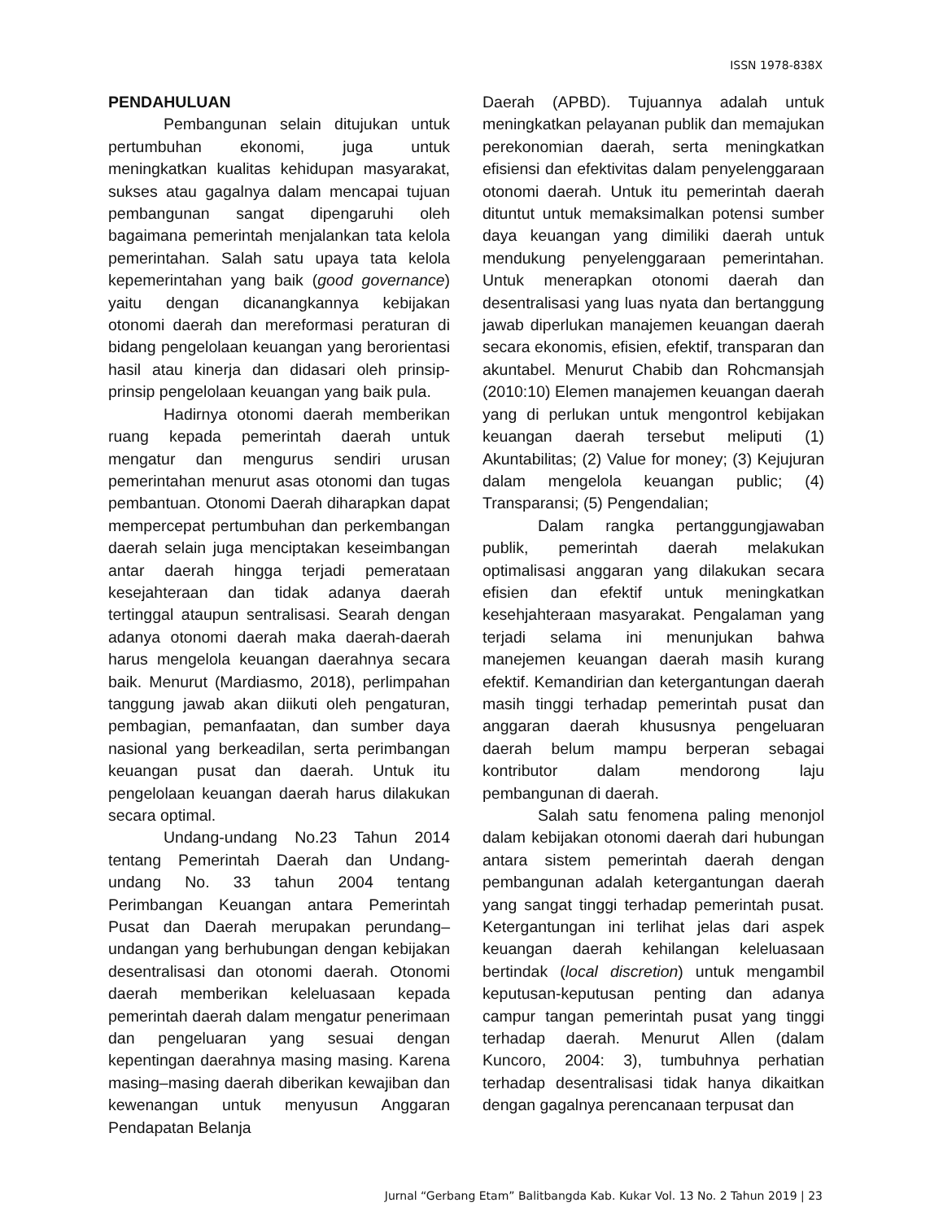ISSN 1978-838X
PENDAHULUAN
Pembangunan selain ditujukan untuk pertumbuhan ekonomi, juga untuk meningkatkan kualitas kehidupan masyarakat, sukses atau gagalnya dalam mencapai tujuan pembangunan sangat dipengaruhi oleh bagaimana pemerintah menjalankan tata kelola pemerintahan. Salah satu upaya tata kelola kepemerintahan yang baik (good governance) yaitu dengan dicanangkannya kebijakan otonomi daerah dan mereformasi peraturan di bidang pengelolaan keuangan yang berorientasi hasil atau kinerja dan didasari oleh prinsip-prinsip pengelolaan keuangan yang baik pula.
Hadirnya otonomi daerah memberikan ruang kepada pemerintah daerah untuk mengatur dan mengurus sendiri urusan pemerintahan menurut asas otonomi dan tugas pembantuan. Otonomi Daerah diharapkan dapat mempercepat pertumbuhan dan perkembangan daerah selain juga menciptakan keseimbangan antar daerah hingga terjadi pemerataan kesejahteraan dan tidak adanya daerah tertinggal ataupun sentralisasi. Searah dengan adanya otonomi daerah maka daerah-daerah harus mengelola keuangan daerahnya secara baik. Menurut (Mardiasmo, 2018), perlimpahan tanggung jawab akan diikuti oleh pengaturan, pembagian, pemanfaatan, dan sumber daya nasional yang berkeadilan, serta perimbangan keuangan pusat dan daerah. Untuk itu pengelolaan keuangan daerah harus dilakukan secara optimal.
Undang-undang No.23 Tahun 2014 tentang Pemerintah Daerah dan Undang-undang No. 33 tahun 2004 tentang Perimbangan Keuangan antara Pemerintah Pusat dan Daerah merupakan perundang–undangan yang berhubungan dengan kebijakan desentralisasi dan otonomi daerah. Otonomi daerah memberikan keleluasaan kepada pemerintah daerah dalam mengatur penerimaan dan pengeluaran yang sesuai dengan kepentingan daerahnya masing masing. Karena masing–masing daerah diberikan kewajiban dan kewenangan untuk menyusun Anggaran Pendapatan Belanja
Daerah (APBD). Tujuannya adalah untuk meningkatkan pelayanan publik dan memajukan perekonomian daerah, serta meningkatkan efisiensi dan efektivitas dalam penyelenggaraan otonomi daerah. Untuk itu pemerintah daerah dituntut untuk memaksimalkan potensi sumber daya keuangan yang dimiliki daerah untuk mendukung penyelenggaraan pemerintahan. Untuk menerapkan otonomi daerah dan desentralisasi yang luas nyata dan bertanggung jawab diperlukan manajemen keuangan daerah secara ekonomis, efisien, efektif, transparan dan akuntabel. Menurut Chabib dan Rohcmansjah (2010:10) Elemen manajemen keuangan daerah yang di perlukan untuk mengontrol kebijakan keuangan daerah tersebut meliputi (1) Akuntabilitas; (2) Value for money; (3) Kejujuran dalam mengelola keuangan public; (4) Transparansi; (5) Pengendalian;
Dalam rangka pertanggungjawaban publik, pemerintah daerah melakukan optimalisasi anggaran yang dilakukan secara efisien dan efektif untuk meningkatkan kesehjahteraan masyarakat. Pengalaman yang terjadi selama ini menunjukan bahwa manejemen keuangan daerah masih kurang efektif. Kemandirian dan ketergantungan daerah masih tinggi terhadap pemerintah pusat dan anggaran daerah khususnya pengeluaran daerah belum mampu berperan sebagai kontributor dalam mendorong laju pembangunan di daerah.
Salah satu fenomena paling menonjol dalam kebijakan otonomi daerah dari hubungan antara sistem pemerintah daerah dengan pembangunan adalah ketergantungan daerah yang sangat tinggi terhadap pemerintah pusat. Ketergantungan ini terlihat jelas dari aspek keuangan daerah kehilangan keleluasaan bertindak (local discretion) untuk mengambil keputusan-keputusan penting dan adanya campur tangan pemerintah pusat yang tinggi terhadap daerah. Menurut Allen (dalam Kuncoro, 2004: 3), tumbuhnya perhatian terhadap desentralisasi tidak hanya dikaitkan dengan gagalnya perencanaan terpusat dan
Jurnal “Gerbang Etam” Balitbangda Kab. Kukar Vol. 13 No. 2 Tahun 2019 | 23